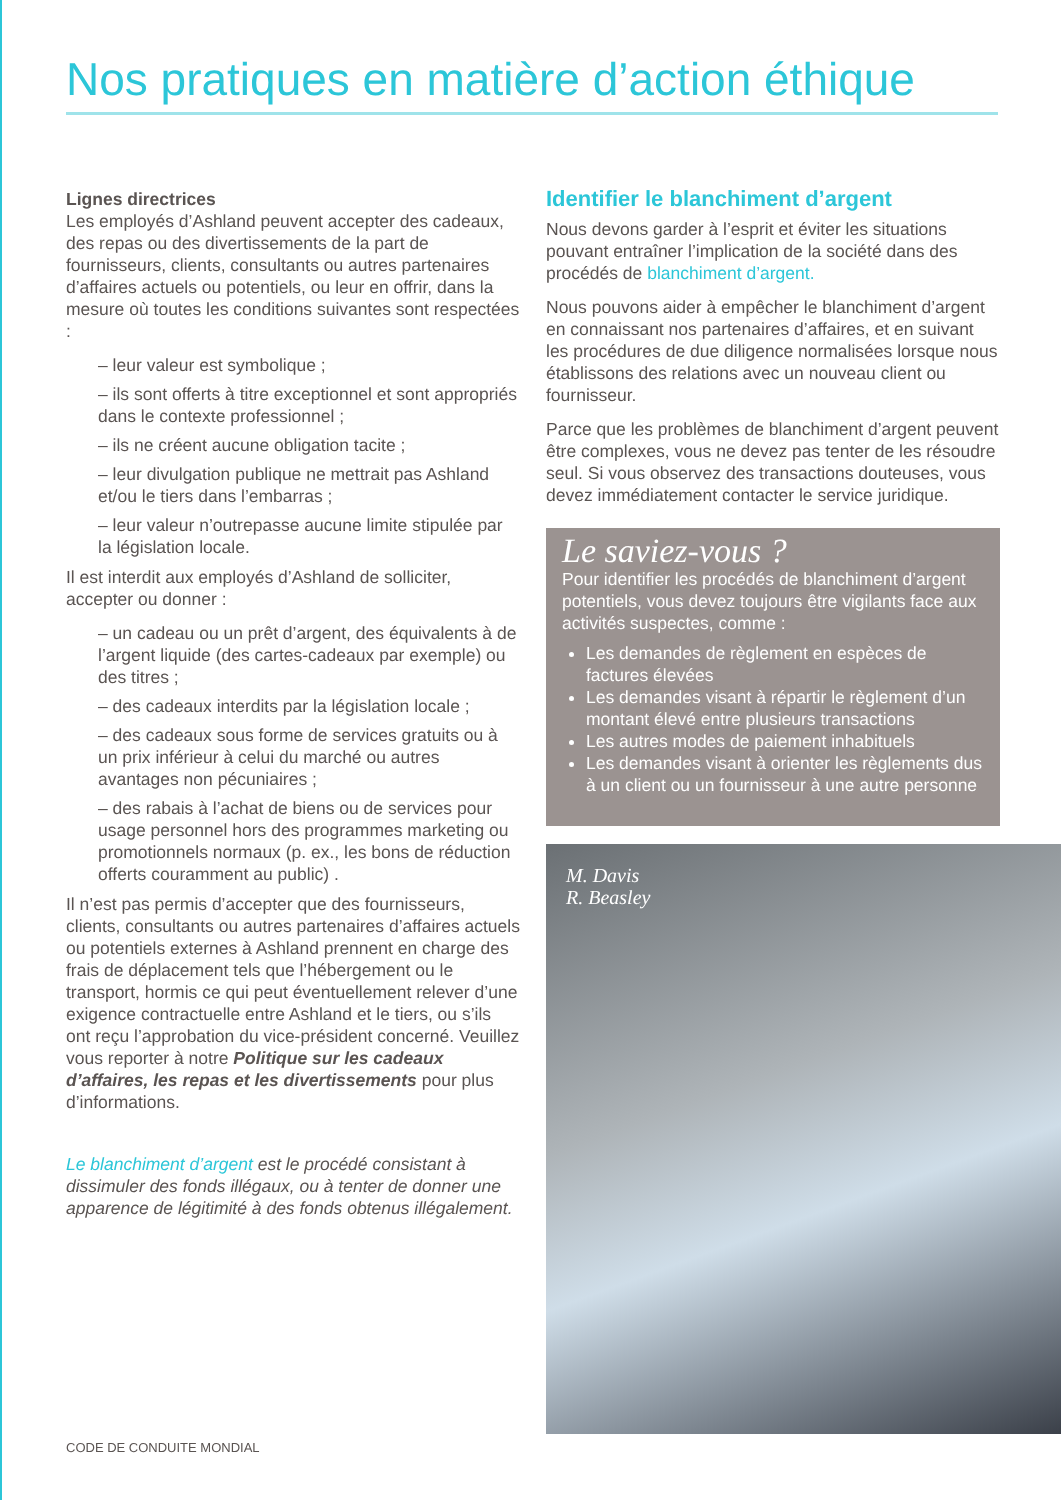Nos pratiques en matière d’action éthique
Lignes directrices
Les employés d’Ashland peuvent accepter des cadeaux, des repas ou des divertissements de la part de fournisseurs, clients, consultants ou autres partenaires d’affaires actuels ou potentiels, ou leur en offrir, dans la mesure où toutes les conditions suivantes sont respectées :
– leur valeur est symbolique ;
– ils sont offerts à titre exceptionnel et sont appropriés dans le contexte professionnel ;
– ils ne créent aucune obligation tacite ;
– leur divulgation publique ne mettrait pas Ashland et/ou le tiers dans l’embarras ;
– leur valeur n’outrepasse aucune limite stipulée par la législation locale.
Il est interdit aux employés d’Ashland de solliciter, accepter ou donner :
– un cadeau ou un prêt d’argent, des équivalents à de l’argent liquide (des cartes-cadeaux par exemple) ou des titres ;
– des cadeaux interdits par la législation locale ;
– des cadeaux sous forme de services gratuits ou à un prix inférieur à celui du marché ou autres avantages non pécuniaires ;
– des rabais à l’achat de biens ou de services pour usage personnel hors des programmes marketing ou promotionnels normaux (p. ex., les bons de réduction offerts couramment au public) .
Il n’est pas permis d’accepter que des fournisseurs, clients, consultants ou autres partenaires d’affaires actuels ou potentiels externes à Ashland prennent en charge des frais de déplacement tels que l’hébergement ou le transport, hormis ce qui peut éventuellement relever d’une exigence contractuelle entre Ashland et le tiers, ou s’ils ont reçu l’approbation du vice-président concerné. Veuillez vous reporter à notre Politique sur les cadeaux d’affaires, les repas et les divertissements pour plus d’informations.
Le blanchiment d’argent est le procédé consistant à dissimuler des fonds illégaux, ou à tenter de donner une apparence de légitimité à des fonds obtenus illégalement.
Identifier le blanchiment d’argent
Nous devons garder à l’esprit et éviter les situations pouvant entraîner l’implication de la société dans des procédés de blanchiment d’argent.
Nous pouvons aider à empêcher le blanchiment d’argent en connaissant nos partenaires d’affaires, et en suivant les procédures de due diligence normalisées lorsque nous établissons des relations avec un nouveau client ou fournisseur.
Parce que les problèmes de blanchiment d’argent peuvent être complexes, vous ne devez pas tenter de les résoudre seul. Si vous observez des transactions douteuses, vous devez immédiatement contacter le service juridique.
Le saviez-vous ?
Pour identifier les procédés de blanchiment d’argent potentiels, vous devez toujours être vigilants face aux activités suspectes, comme :
Les demandes de règlement en espèces de factures élevées
Les demandes visant à répartir le règlement d’un montant élevé entre plusieurs transactions
Les autres modes de paiement inhabituels
Les demandes visant à orienter les règlements dus à un client ou un fournisseur à une autre personne
M. Davis
R. Beasley
CODE DE CONDUITE MONDIAL